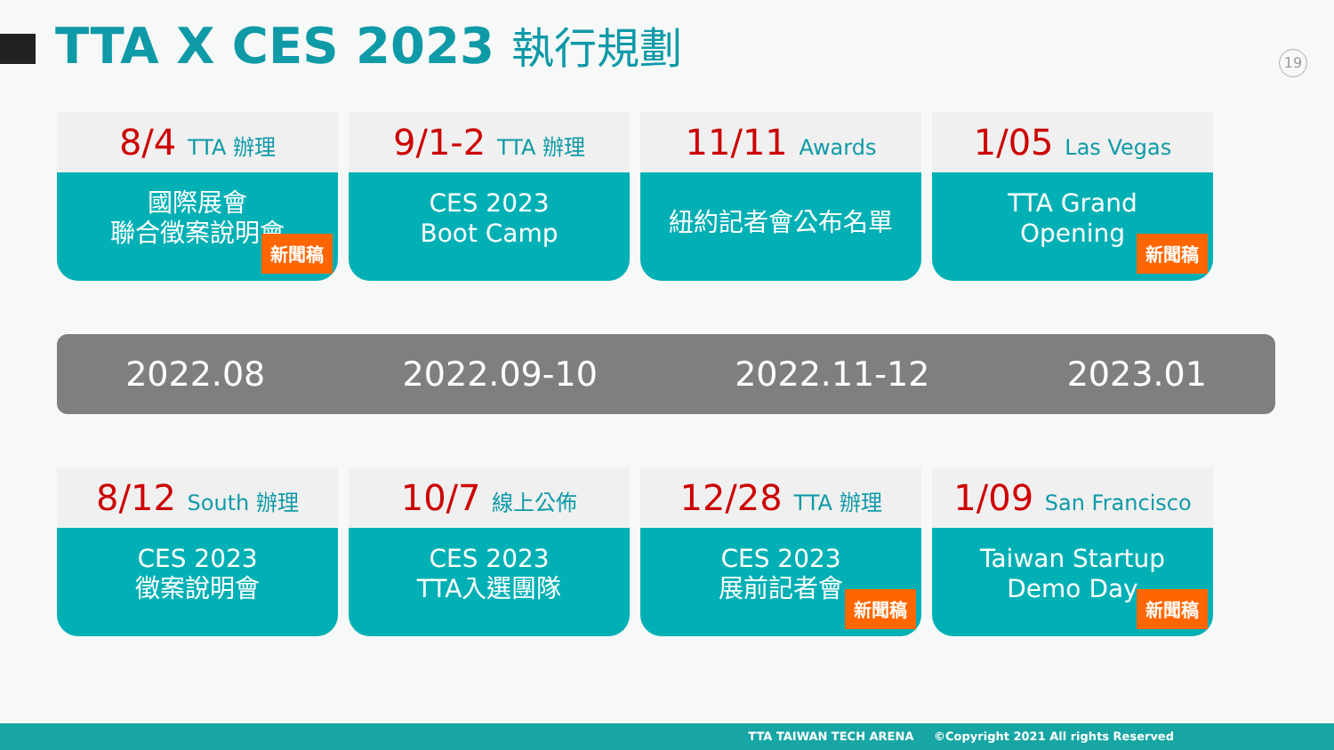TTA X CES 2023 執行規劃
19
8/4 TTA 辦理
國際展會
聯合徵案說明會
新聞稿
9/1-2 TTA 辦理
CES 2023
Boot Camp
11/11 Awards
紐約記者會公布名單
1/05 Las Vegas
TTA Grand
Opening
新聞稿
2022.08 2022.09-10 2022.11-12 2023.01
8/12 South 辦理
CES 2023
徵案說明會
10/7 線上公佈
CES 2023
TTA入選團隊
12/28 TTA 辦理
CES 2023
展前記者會
新聞稿
1/09 San Francisco
Taiwan Startup
Demo Day
新聞稿
TTA TAIWAN TECH ARENA ©Copyright 2021 All rights Reserved